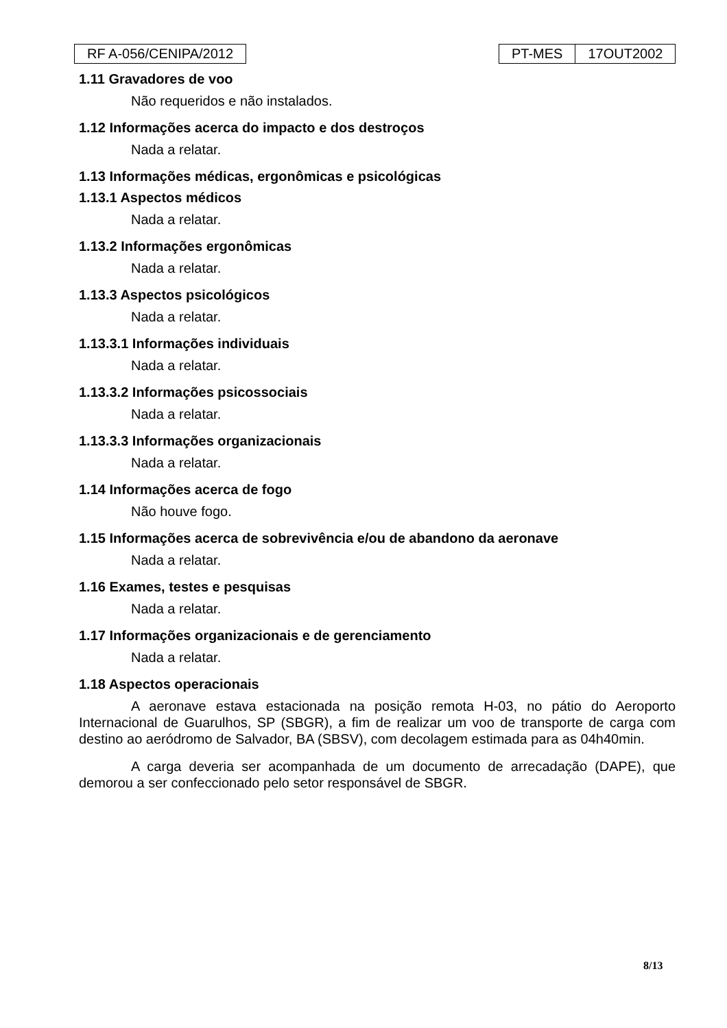RF A-056/CENIPA/2012 PT-MES 17OUT2002
1.11 Gravadores de voo
Não requeridos e não instalados.
1.12 Informações acerca do impacto e dos destroços
Nada a relatar.
1.13 Informações médicas, ergonômicas e psicológicas
1.13.1 Aspectos médicos
Nada a relatar.
1.13.2 Informações ergonômicas
Nada a relatar.
1.13.3 Aspectos psicológicos
Nada a relatar.
1.13.3.1 Informações individuais
Nada a relatar.
1.13.3.2 Informações psicossociais
Nada a relatar.
1.13.3.3 Informações organizacionais
Nada a relatar.
1.14 Informações acerca de fogo
Não houve fogo.
1.15 Informações acerca de sobrevivência e/ou de abandono da aeronave
Nada a relatar.
1.16 Exames, testes e pesquisas
Nada a relatar.
1.17 Informações organizacionais e de gerenciamento
Nada a relatar.
1.18 Aspectos operacionais
A aeronave estava estacionada na posição remota H-03, no pátio do Aeroporto Internacional de Guarulhos, SP (SBGR), a fim de realizar um voo de transporte de carga com destino ao aeródromo de Salvador, BA (SBSV), com decolagem estimada para as 04h40min.
A carga deveria ser acompanhada de um documento de arrecadação (DAPE), que demorou a ser confeccionado pelo setor responsável de SBGR.
8/13